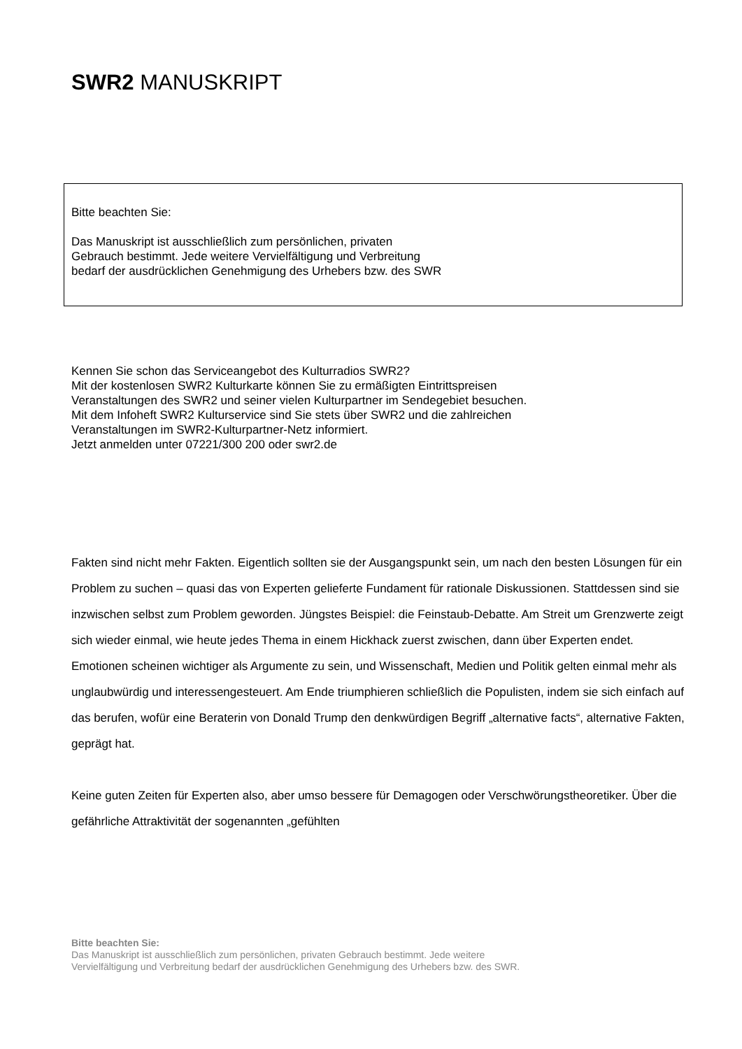SWR2 MANUSKRIPT
Bitte beachten Sie:
Das Manuskript ist ausschließlich zum persönlichen, privaten
Gebrauch bestimmt. Jede weitere Vervielfältigung und Verbreitung
bedarf der ausdrücklichen Genehmigung des Urhebers bzw. des SWR
Kennen Sie schon das Serviceangebot des Kulturradios SWR2?
Mit der kostenlosen SWR2 Kulturkarte können Sie zu ermäßigten Eintrittspreisen
Veranstaltungen des SWR2 und seiner vielen Kulturpartner im Sendegebiet besuchen.
Mit dem Infoheft SWR2 Kulturservice sind Sie stets über SWR2 und die zahlreichen
Veranstaltungen im SWR2-Kulturpartner-Netz informiert.
Jetzt anmelden unter 07221/300 200 oder swr2.de
Fakten sind nicht mehr Fakten. Eigentlich sollten sie der Ausgangspunkt sein, um nach den besten Lösungen für ein Problem zu suchen – quasi das von Experten gelieferte Fundament für rationale Diskussionen. Stattdessen sind sie inzwischen selbst zum Problem geworden. Jüngstes Beispiel: die Feinstaub-Debatte. Am Streit um Grenzwerte zeigt sich wieder einmal, wie heute jedes Thema in einem Hickhack zuerst zwischen, dann über Experten endet. Emotionen scheinen wichtiger als Argumente zu sein, und Wissenschaft, Medien und Politik gelten einmal mehr als unglaubwürdig und interessengesteuert. Am Ende triumphieren schließlich die Populisten, indem sie sich einfach auf das berufen, wofür eine Beraterin von Donald Trump den denkwürdigen Begriff „alternative facts“, alternative Fakten, geprägt hat.
Keine guten Zeiten für Experten also, aber umso bessere für Demagogen oder Verschwörungstheoretiker. Über die gefährliche Attraktivität der sogenannten „gefühlten
Bitte beachten Sie:
Das Manuskript ist ausschließlich zum persönlichen, privaten Gebrauch bestimmt. Jede weitere
Vervielfältigung und Verbreitung bedarf der ausdrücklichen Genehmigung des Urhebers bzw. des SWR.